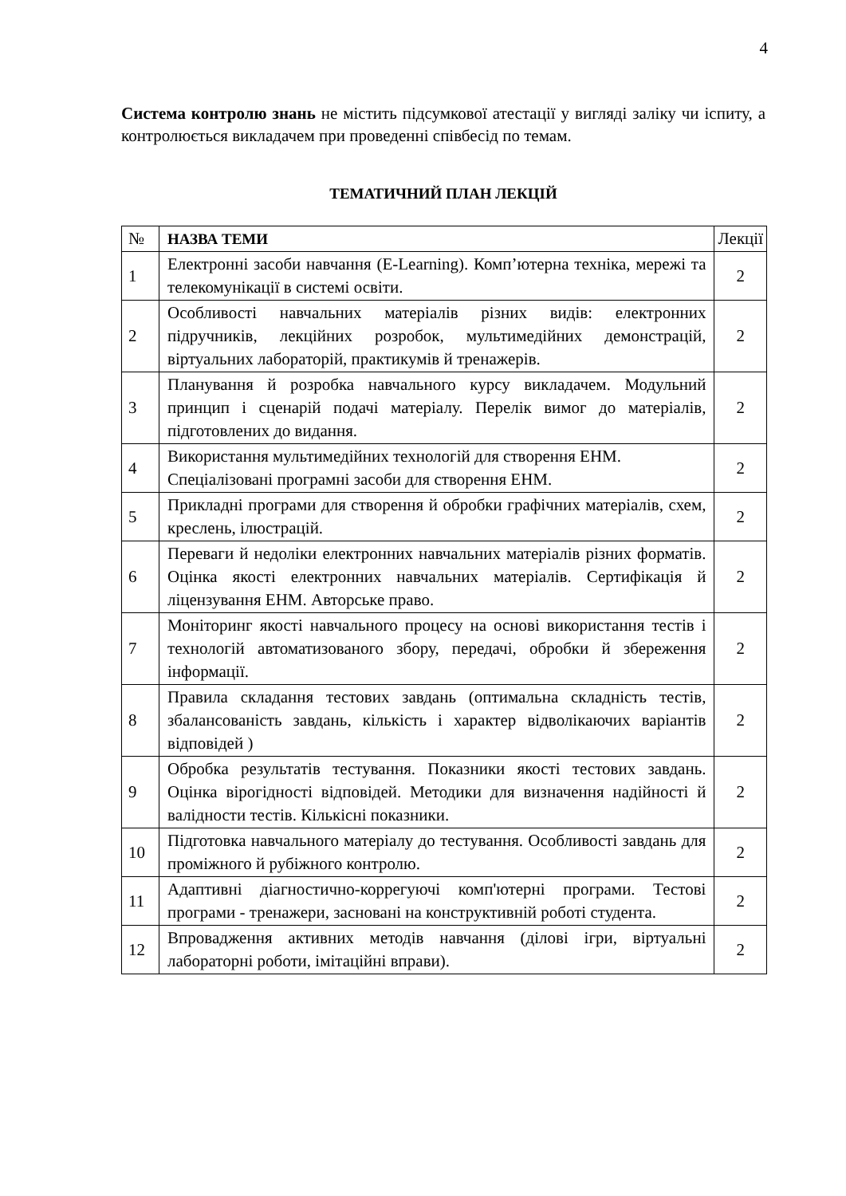4
Система контролю знань не містить підсумкової атестації у вигляді заліку чи іспиту, а контролюється викладачем при проведенні співбесід по темам.
ТЕМАТИЧНИЙ ПЛАН ЛЕКЦІЙ
| № | НАЗВА ТЕМИ | Лекції |
| --- | --- | --- |
| 1 | Електронні засоби навчання (E-Learning). Комп’ютерна техніка, мережі та телекомунікації в системі освіти. | 2 |
| 2 | Особливості навчальних матеріалів різних видів: електронних підручників, лекційних розробок, мультимедійних демонстрацій, віртуальних лабораторій, практикумів й тренажерів. | 2 |
| 3 | Планування й розробка навчального курсу викладачем. Модульний принцип і сценарій подачі матеріалу. Перелік вимог до матеріалів, підготовлених до видання. | 2 |
| 4 | Використання мультимедійних технологій для створення ЕНМ. Спеціалізовані програмні засоби для створення ЕНМ. | 2 |
| 5 | Прикладні програми для створення й обробки графічних матеріалів, схем, креслень, ілюстрацій. | 2 |
| 6 | Переваги й недоліки електронних навчальних матеріалів різних форматів. Оцінка якості електронних навчальних матеріалів. Сертифікація й ліцензування ЕНМ. Авторське право. | 2 |
| 7 | Моніторинг якості навчального процесу на основі використання тестів і технологій автоматизованого збору, передачі, обробки й збереження інформації. | 2 |
| 8 | Правила складання тестових завдань (оптимальна складність тестів, збалансованість завдань, кількість і характер відволікаючих варіантів відповідей ) | 2 |
| 9 | Обробка результатів тестування. Показники якості тестових завдань. Оцінка вірогідності відповідей. Методики для визначення надійності й валідности тестів. Кількісні показники. | 2 |
| 10 | Підготовка навчального матеріалу до тестування. Особливості завдань для проміжного й рубіжного контролю. | 2 |
| 11 | Адаптивні діагностично-коррегуючі комп'ютерні програми. Тестові програми - тренажери, засновані на конструктивній роботі студента. | 2 |
| 12 | Впровадження активних методів навчання (ділові ігри, віртуальні лабораторні роботи, імітаційні вправи). | 2 |